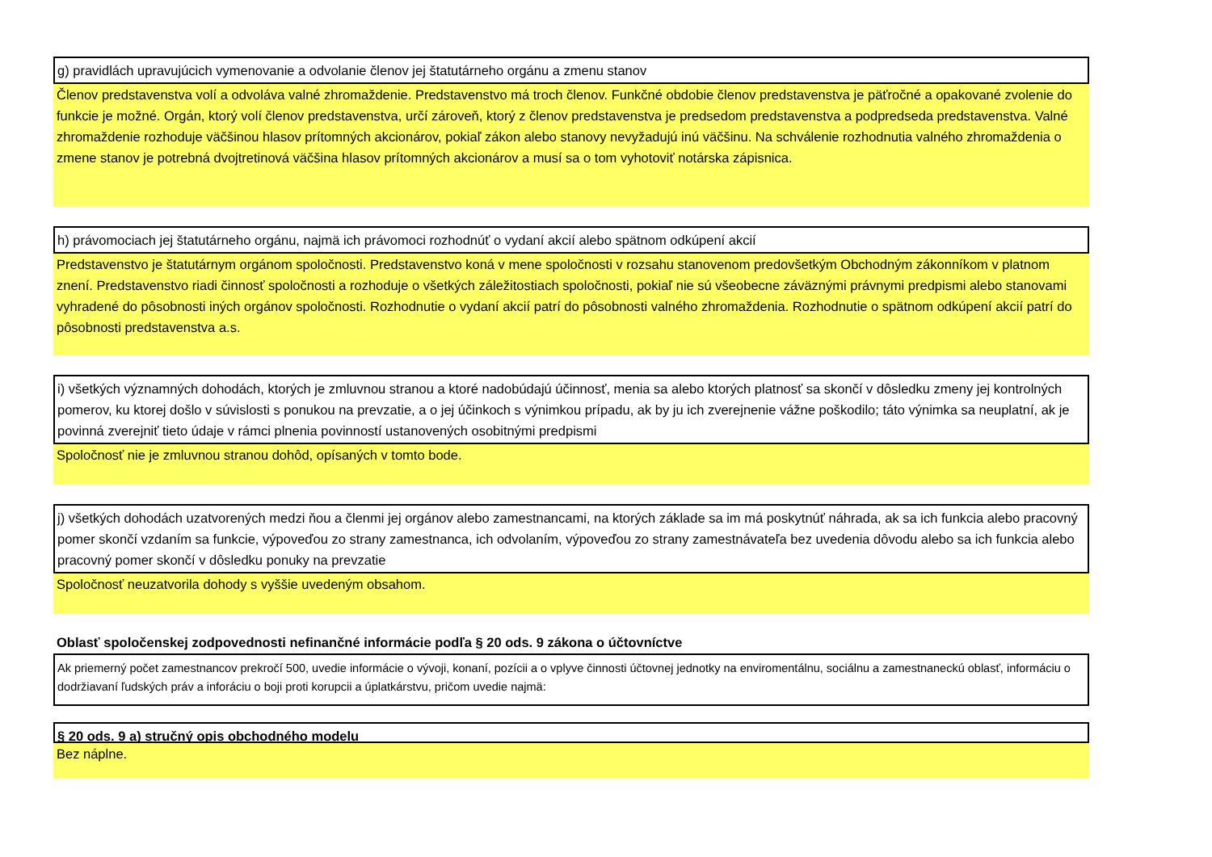g) pravidlách upravujúcich vymenovanie a odvolanie členov jej štatutárneho orgánu a zmenu stanov
Členov predstavenstva volí a odvoláva valné zhromaždenie. Predstavenstvo má troch členov. Funkčné obdobie členov predstavenstva je päťročné a opakované zvolenie do funkcie je možné. Orgán, ktorý volí členov predstavenstva, určí zároveň, ktorý z členov predstavenstva je predsedom predstavenstva a podpredseda predstavenstva. Valné zhromaždenie rozhoduje väčšinou hlasov prítomných akcionárov, pokiaľ zákon alebo stanovy nevyžadujú inú väčšinu. Na schválenie rozhodnutia valného zhromaždenia o zmene stanov je potrebná dvojtretinová väčšina hlasov prítomných akcionárov a musí sa o tom vyhotoviť notárska zápisnica.
h) právomociach jej štatutárneho orgánu, najmä ich právomoci rozhodnúť o vydaní akcií alebo spätnom odkúpení akcií
Predstavenstvo je štatutárnym orgánom spoločnosti. Predstavenstvo koná v mene spoločnosti v rozsahu stanovenom predovšetkým Obchodným zákonníkom v platnom znení. Predstavenstvo riadi činnosť spoločnosti a rozhoduje o všetkých záležitostiach spoločnosti, pokiaľ nie sú všeobecne záväznými právnymi predpismi alebo stanovami vyhradené do pôsobnosti iných orgánov spoločnosti. Rozhodnutie o vydaní akcií patrí do pôsobnosti valného zhromaždenia. Rozhodnutie o spätnom odkúpení akcií patrí do pôsobnosti predstavenstva a.s.
i) všetkých významných dohodách, ktorých je zmluvnou stranou a ktoré nadobúdajú účinnosť, menia sa alebo ktorých platnosť sa skončí v dôsledku zmeny jej kontrolných pomerov, ku ktorej došlo v súvislosti s ponukou na prevzatie, a o jej účinkoch s výnimkou prípadu, ak by ju ich zverejnenie vážne poškodilo; táto výnimka sa neuplatní, ak je povinná zverejniť tieto údaje v rámci plnenia povinností ustanovených osobitnými predpismi
Spoločnosť nie je zmluvnou stranou dohôd, opísaných v tomto bode.
j) všetkých dohodách uzatvorených medzi ňou a členmi jej orgánov alebo zamestnancami, na ktorých základe sa im má poskytnúť náhrada, ak sa ich funkcia alebo pracovný pomer skončí vzdaním sa funkcie, výpoveďou zo strany zamestnanca, ich odvolaním, výpoveďou zo strany zamestnávateľa bez uvedenia dôvodu alebo sa ich funkcia alebo pracovný pomer skončí v dôsledku ponuky na prevzatie
Spoločnosť neuzatvorila dohody s vyššie uvedeným obsahom.
Oblasť spoločenskej zodpovednosti nefinančné informácie podľa § 20 ods. 9 zákona o účtovníctve
Ak priemerný počet zamestnancov prekročí 500, uvedie informácie o vývoji, konaní, pozícii a o vplyve činnosti účtovnej jednotky na enviromentálnu, sociálnu a zamestnaneckú oblasť, informáciu o dodržiavaní ľudských práv a inforáciu o boji proti korupcii a úplatkárstvu, pričom uvedie najmä:
§ 20 ods. 9 a) stručný opis obchodného modelu
Bez náplne.